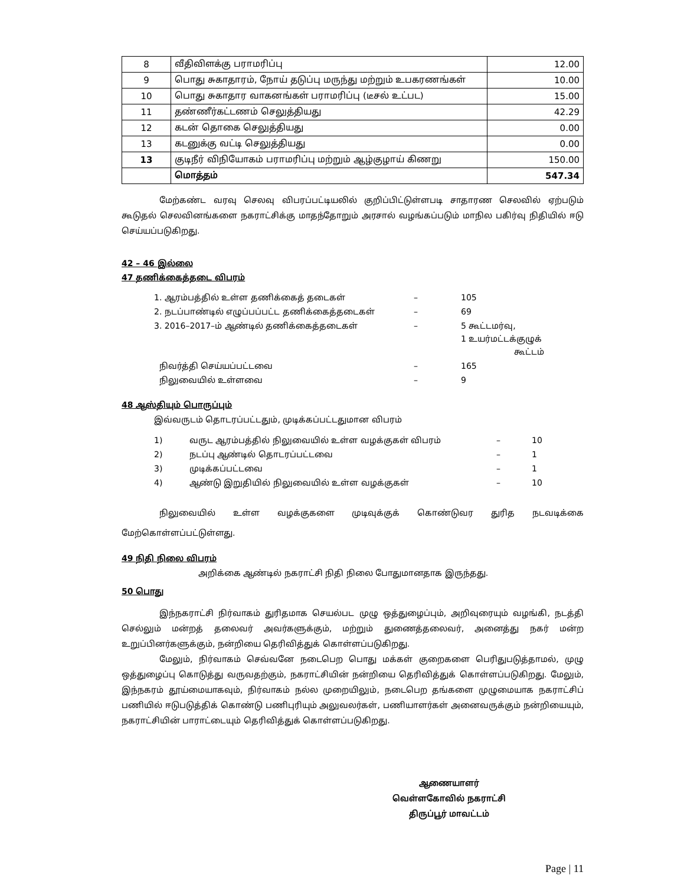| 8 | வீதிவிளக்கு பராமரிப்பு | 12.00 |
| 9 | பொது சுகாதாரம், நோய் தடுப்பு மருந்து மற்றும் உபகரணங்கள் | 10.00 |
| 10 | பொது சுகாதார வாகனங்கள் பராமரிப்பு (டீசல் உட்பட) | 15.00 |
| 11 | தண்ணீர்கட்டணம் செலுத்தியது | 42.29 |
| 12 | கடன் தொகை செலுத்தியது | 0.00 |
| 13 | கடனுக்கு வட்டி செலுத்தியது | 0.00 |
| 13 | குடிநீர் விநியோகம் பராமரிப்பு மற்றும் ஆழ்குழாய் கிணறு | 150.00 |
| | மொத்தம் | 547.34 |
மேற்கண்ட வரவு செலவு விபரப்பட்டியலில் குறிப்பிட்டுள்ளபடி சாதாரண செலவில் ஏற்படும் கூடுதல் செலவினங்களை நகராட்சிக்கு மாதந்தோறும் அரசால் வழங்கப்படும் மாநில பகிர்வு நிதியில் ஈடு செய்யப்படுகிறது.
42 – 46 இல்லை
47 தணிக்கைத்தடை விபரம்
| 1. ஆரம்பத்தில் உள்ள தணிக்கைத் தடைகள் | – | 105 |
| 2. நடப்பாண்டில் எழுப்பப்பட்ட தணிக்கைத்தடைகள் | – | 69 |
| 3. 2016–2017–ம் ஆண்டில் தணிக்கைத்தடைகள் | – | 5 கூட்டமர்வு, 1 உயர்மட்டக்குழுக் கூட்டம் |
| நிவர்த்தி செய்யப்பட்டவை | – | 165 |
| நிலுவையில் உள்ளவை | – | 9 |
48 ஆஸ்தியும் பொருப்பும்
இவ்வருடம் தொடரப்பட்டதும், முடிக்கப்பட்டதுமான விபரம்
| 1) | வருட ஆரம்பத்தில் நிலுவையில் உள்ள வழக்குகள் விபரம் | – | 10 |
| 2) | நடப்பு ஆண்டில் தொடரப்பட்டவை | – | 1 |
| 3) | முடிக்கப்பட்டவை | – | 1 |
| 4) | ஆண்டு இறுதியில் நிலுவையில் உள்ள வழக்குகள் | – | 10 |
நிலுவையில் உள்ள வழக்குகளை முடிவுக்குக் கொண்டுவர துரித நடவடிக்கை மேற்கொள்ளப்பட்டுள்ளது.
49 நிதி நிலை விபரம்
அறிக்கை ஆண்டில் நகராட்சி நிதி நிலை போதுமானதாக இருந்தது.
50 பொது
இந்நகராட்சி நிர்வாகம் துரிதமாக செயல்பட முழு ஒத்துழைப்பும், அறிவுரையும் வழங்கி, நடத்தி செல்லும் மன்றத் தலைவர் அவர்களுக்கும், மற்றும் துணைத்தலைவர், அனைத்து நகர் மன்ற உறுப்பினர்களுக்கும், நன்றியை தெரிவித்துக் கொள்ளப்படுகிறது.
மேலும், நிர்வாகம் செவ்வனே நடைபெற பொது மக்கள் குறைகளை பெரிதுபடுத்தாமல், முழு ஒத்துழைப்பு கொடுத்து வருவதற்கும், நகராட்சியின் நன்றியை தெரிவித்துக் கொள்ளப்படுகிறது. மேலும், இந்நகரம் தூய்மையாகவும், நிர்வாகம் நல்ல முறையிலும், நடைபெற தங்களை முழுமையாக நகராட்சிப் பணியில் ஈடுபடுத்திக் கொண்டு பணிபுரியும் அலுவலர்கள், பணியாளர்கள் அனைவருக்கும் நன்றியையும், நகராட்சியின் பாராட்டையும் தெரிவித்துக் கொள்ளப்படுகிறது.
ஆணையாளர்
வெள்ளகோவில் நகராட்சி
திருப்பூர் மாவட்டம்
Page | 11